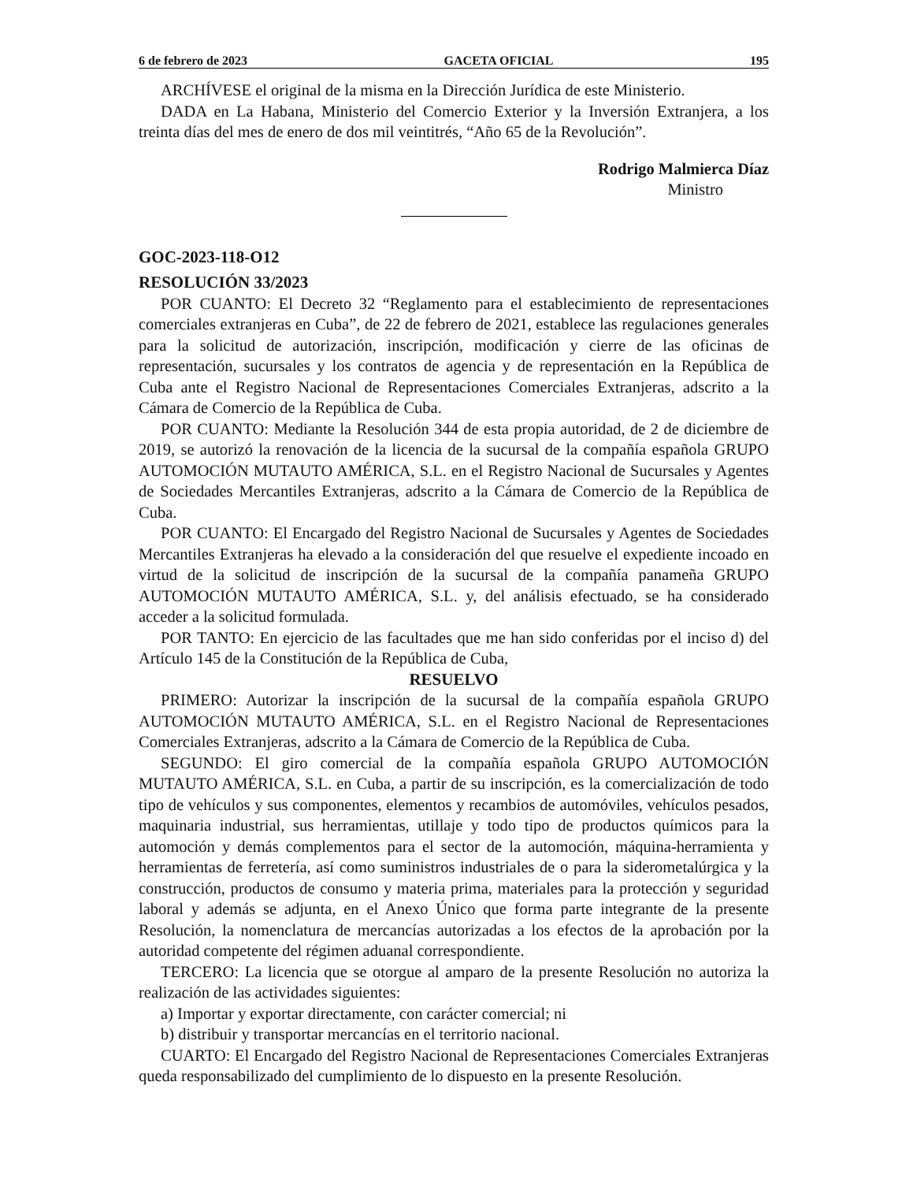6 de febrero de 2023 GACETA OFICIAL 195
ARCHÍVESE el original de la misma en la Dirección Jurídica de este Ministerio.
DADA en La Habana, Ministerio del Comercio Exterior y la Inversión Extranjera, a los treinta días del mes de enero de dos mil veintitrés, “Año 65 de la Revolución”.
Rodrigo Malmierca Díaz
Ministro
GOC-2023-118-O12
RESOLUCIÓN 33/2023
POR CUANTO: El Decreto 32 “Reglamento para el establecimiento de representaciones comerciales extranjeras en Cuba”, de 22 de febrero de 2021, establece las regulaciones generales para la solicitud de autorización, inscripción, modificación y cierre de las oficinas de representación, sucursales y los contratos de agencia y de representación en la República de Cuba ante el Registro Nacional de Representaciones Comerciales Extranjeras, adscrito a la Cámara de Comercio de la República de Cuba.
POR CUANTO: Mediante la Resolución 344 de esta propia autoridad, de 2 de diciembre de 2019, se autorizó la renovación de la licencia de la sucursal de la compañía española GRUPO AUTOMOCIÓN MUTAUTO AMÉRICA, S.L. en el Registro Nacional de Sucursales y Agentes de Sociedades Mercantiles Extranjeras, adscrito a la Cámara de Comercio de la República de Cuba.
POR CUANTO: El Encargado del Registro Nacional de Sucursales y Agentes de Sociedades Mercantiles Extranjeras ha elevado a la consideración del que resuelve el expediente incoado en virtud de la solicitud de inscripción de la sucursal de la compañía panameña GRUPO AUTOMOCIÓN MUTAUTO AMÉRICA, S.L. y, del análisis efectuado, se ha considerado acceder a la solicitud formulada.
POR TANTO: En ejercicio de las facultades que me han sido conferidas por el inciso d) del Artículo 145 de la Constitución de la República de Cuba,
RESUELVO
PRIMERO: Autorizar la inscripción de la sucursal de la compañía española GRUPO AUTOMOCIÓN MUTAUTO AMÉRICA, S.L. en el Registro Nacional de Representaciones Comerciales Extranjeras, adscrito a la Cámara de Comercio de la República de Cuba.
SEGUNDO: El giro comercial de la compañía española GRUPO AUTOMOCIÓN MUTAUTO AMÉRICA, S.L. en Cuba, a partir de su inscripción, es la comercialización de todo tipo de vehículos y sus componentes, elementos y recambios de automóviles, vehículos pesados, maquinaria industrial, sus herramientas, utillaje y todo tipo de productos químicos para la automoción y demás complementos para el sector de la automoción, máquina-herramienta y herramientas de ferretería, así como suministros industriales de o para la siderometalúrgica y la construcción, productos de consumo y materia prima, materiales para la protección y seguridad laboral y además se adjunta, en el Anexo Único que forma parte integrante de la presente Resolución, la nomenclatura de mercancías autorizadas a los efectos de la aprobación por la autoridad competente del régimen aduanal correspondiente.
TERCERO: La licencia que se otorgue al amparo de la presente Resolución no autoriza la realización de las actividades siguientes:
a) Importar y exportar directamente, con carácter comercial; ni
b) distribuir y transportar mercancías en el territorio nacional.
CUARTO: El Encargado del Registro Nacional de Representaciones Comerciales Extranjeras queda responsabilizado del cumplimiento de lo dispuesto en la presente Resolución.